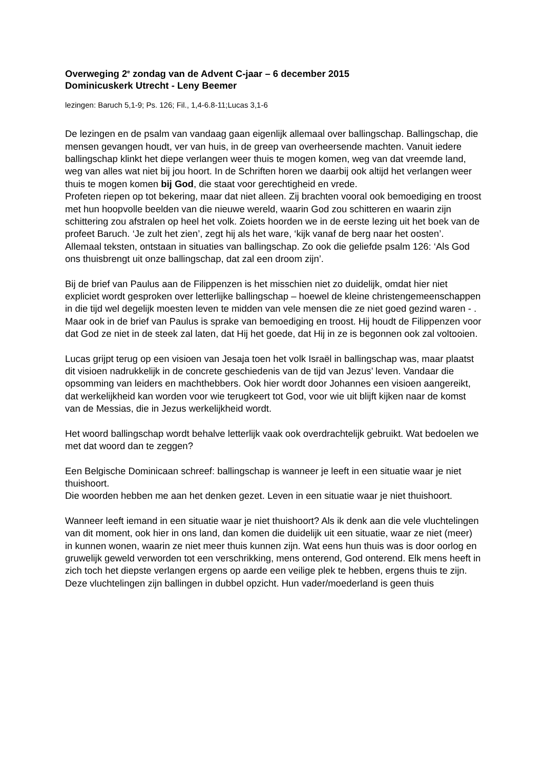Overweging 2<sup>e</sup> zondag van de Advent C-jaar – 6 december 2015
Dominicuskerk Utrecht - Leny Beemer
lezingen: Baruch 5,1-9; Ps. 126; Fil., 1,4-6.8-11;Lucas 3,1-6
De lezingen en de psalm van vandaag gaan eigenlijk allemaal over ballingschap. Ballingschap, die mensen gevangen houdt, ver van huis, in de greep van overheersende machten. Vanuit iedere ballingschap klinkt het diepe verlangen weer thuis te mogen komen, weg van dat vreemde land, weg van alles wat niet bij jou hoort. In de Schriften horen we daarbij ook altijd het verlangen weer thuis te mogen komen bij God, die staat voor gerechtigheid en vrede.
Profeten riepen op tot bekering, maar dat niet alleen. Zij brachten vooral ook bemoediging en troost met hun hoopvolle beelden van die nieuwe wereld, waarin God zou schitteren en waarin zijn schittering zou afstralen op heel het volk. Zoiets hoorden we in de eerste lezing uit het boek van de profeet Baruch. ‘Je zult het zien’, zegt hij als het ware, ‘kijk vanaf de berg naar het oosten’. Allemaal teksten, ontstaan in situaties van ballingschap. Zo ook die geliefde psalm 126: ‘Als God ons thuisbrengt uit onze ballingschap, dat zal een droom zijn’.
Bij de brief van Paulus aan de Filippenzen is het misschien niet zo duidelijk, omdat hier niet expliciet wordt gesproken over letterlijke ballingschap – hoewel de kleine christengemeenschappen in die tijd wel degelijk moesten leven te midden van vele mensen die ze niet goed gezind waren - . Maar ook in de brief van Paulus is sprake van bemoediging en troost. Hij houdt de Filippenzen voor dat God ze niet in de steek zal laten, dat Hij het goede, dat Hij in ze is begonnen ook zal voltooien.
Lucas grijpt terug op een visioen van Jesaja toen het volk Israël in ballingschap was, maar plaatst dit visioen nadrukkelijk in de concrete geschiedenis van de tijd van Jezus’ leven. Vandaar die opsomming van leiders en machthebbers. Ook hier wordt door Johannes een visioen aangereikt, dat werkelijkheid kan worden voor wie terugkeert tot God, voor wie uit blijft kijken naar de komst van de Messias, die in Jezus werkelijkheid wordt.
Het woord ballingschap wordt behalve letterlijk vaak ook overdrachtelijk gebruikt. Wat bedoelen we met dat woord dan te zeggen?
Een Belgische Dominicaan schreef: ballingschap is wanneer je leeft in een situatie waar je niet thuishoort.
Die woorden hebben me aan het denken gezet. Leven in een situatie waar je niet thuishoort.
Wanneer leeft iemand in een situatie waar je niet thuishoort? Als ik denk aan die vele vluchtelingen van dit moment, ook hier in ons land, dan komen die duidelijk uit een situatie, waar ze niet (meer) in kunnen wonen, waarin ze niet meer thuis kunnen zijn. Wat eens hun thuis was is door oorlog en gruwelijk geweld verworden tot een verschrikking, mens onterend, God onterend. Elk mens heeft in zich toch het diepste verlangen ergens op aarde een veilige plek te hebben, ergens thuis te zijn. Deze vluchtelingen zijn ballingen in dubbel opzicht. Hun vader/moederland is geen thuis